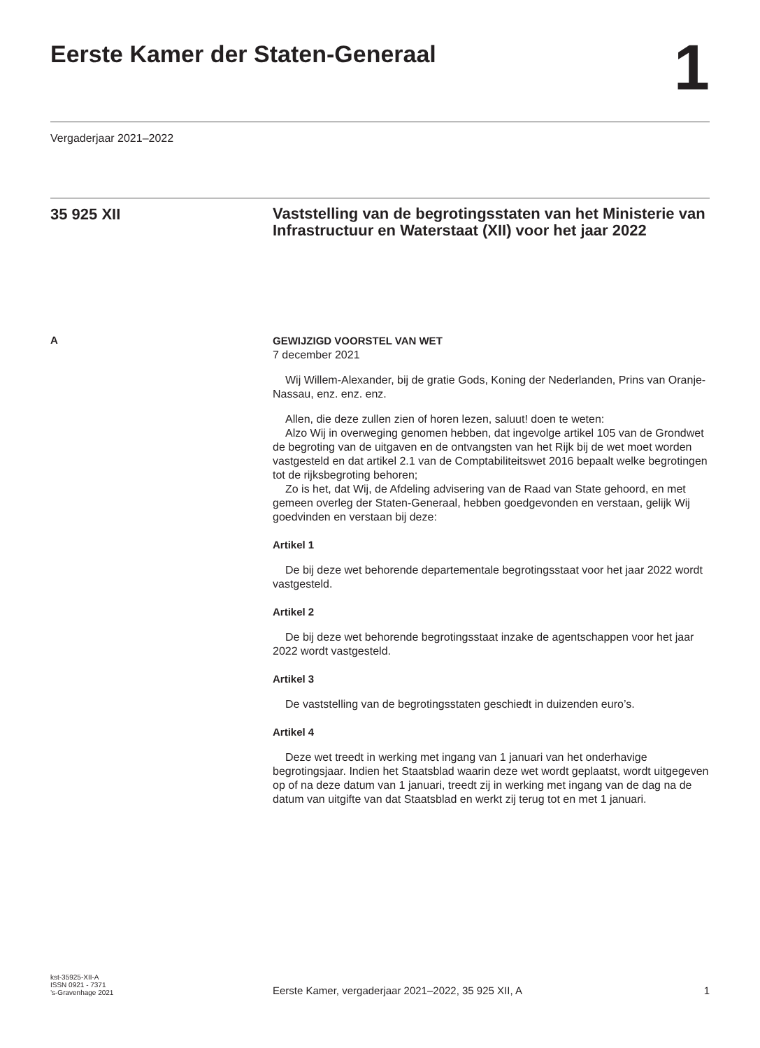Eerste Kamer der Staten-Generaal
1
Vergaderjaar 2021–2022
35 925 XII
Vaststelling van de begrotingsstaten van het Ministerie van Infrastructuur en Waterstaat (XII) voor het jaar 2022
A
GEWIJZIGD VOORSTEL VAN WET
7 december 2021
Wij Willem-Alexander, bij de gratie Gods, Koning der Nederlanden, Prins van Oranje-Nassau, enz. enz. enz.
Allen, die deze zullen zien of horen lezen, saluut! doen te weten:
Alzo Wij in overweging genomen hebben, dat ingevolge artikel 105 van de Grondwet de begroting van de uitgaven en de ontvangsten van het Rijk bij de wet moet worden vastgesteld en dat artikel 2.1 van de Comptabiliteitswet 2016 bepaalt welke begrotingen tot de rijksbegroting behoren;
Zo is het, dat Wij, de Afdeling advisering van de Raad van State gehoord, en met gemeen overleg der Staten-Generaal, hebben goedgevonden en verstaan, gelijk Wij goedvinden en verstaan bij deze:
Artikel 1
De bij deze wet behorende departementale begrotingsstaat voor het jaar 2022 wordt vastgesteld.
Artikel 2
De bij deze wet behorende begrotingsstaat inzake de agentschappen voor het jaar 2022 wordt vastgesteld.
Artikel 3
De vaststelling van de begrotingsstaten geschiedt in duizenden euro’s.
Artikel 4
Deze wet treedt in werking met ingang van 1 januari van het onderhavige begrotingsjaar. Indien het Staatsblad waarin deze wet wordt geplaatst, wordt uitgegeven op of na deze datum van 1 januari, treedt zij in werking met ingang van de dag na de datum van uitgifte van dat Staatsblad en werkt zij terug tot en met 1 januari.
kst-35925-XII-A
ISSN 0921 - 7371
’s-Gravenhage 2021
Eerste Kamer, vergaderjaar 2021–2022, 35 925 XII, A
1